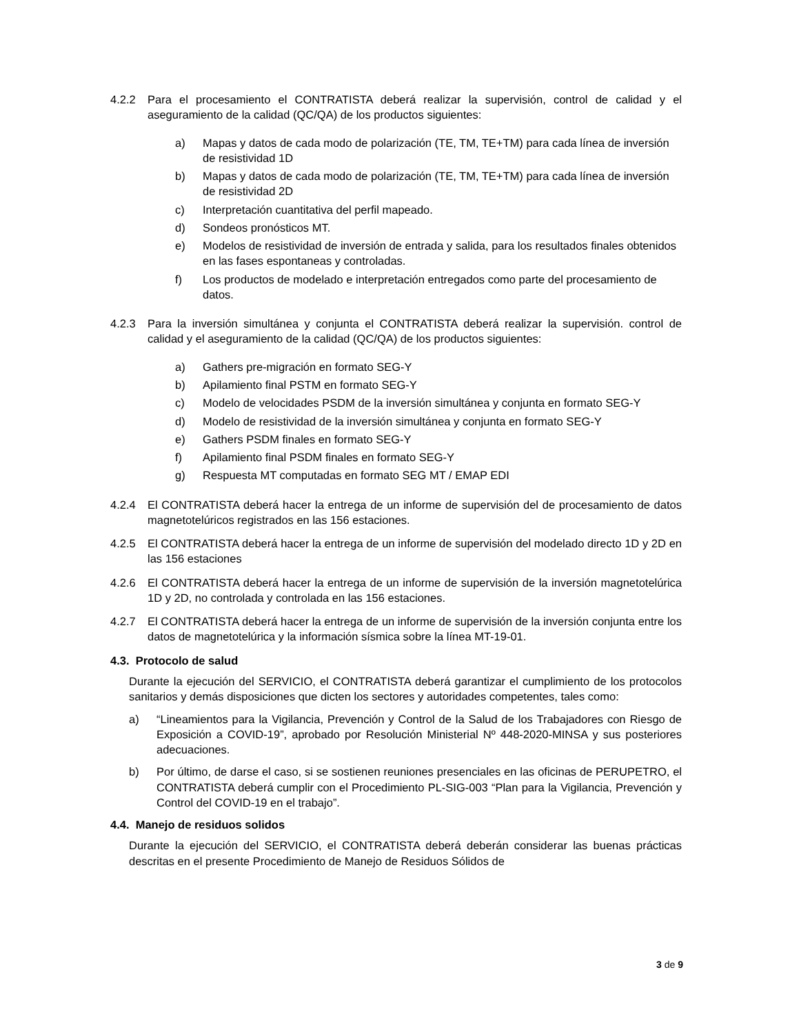4.2.2 Para el procesamiento el CONTRATISTA deberá realizar la supervisión, control de calidad y el aseguramiento de la calidad (QC/QA) de los productos siguientes:
a) Mapas y datos de cada modo de polarización (TE, TM, TE+TM) para cada línea de inversión de resistividad 1D
b) Mapas y datos de cada modo de polarización (TE, TM, TE+TM) para cada línea de inversión de resistividad 2D
c) Interpretación cuantitativa del perfil mapeado.
d) Sondeos pronósticos MT.
e) Modelos de resistividad de inversión de entrada y salida, para los resultados finales obtenidos en las fases espontaneas y controladas.
f) Los productos de modelado e interpretación entregados como parte del procesamiento de datos.
4.2.3 Para la inversión simultánea y conjunta el CONTRATISTA deberá realizar la supervisión. control de calidad y el aseguramiento de la calidad (QC/QA) de los productos siguientes:
a) Gathers pre-migración en formato SEG-Y
b) Apilamiento final PSTM en formato SEG-Y
c) Modelo de velocidades PSDM de la inversión simultánea y conjunta en formato SEG-Y
d) Modelo de resistividad de la inversión simultánea y conjunta en formato SEG-Y
e) Gathers PSDM finales en formato SEG-Y
f) Apilamiento final PSDM finales en formato SEG-Y
g) Respuesta MT computadas en formato SEG MT / EMAP EDI
4.2.4 El CONTRATISTA deberá hacer la entrega de un informe de supervisión del de procesamiento de datos magnetotelúricos registrados en las 156 estaciones.
4.2.5 El CONTRATISTA deberá hacer la entrega de un informe de supervisión del modelado directo 1D y 2D en las 156 estaciones
4.2.6 El CONTRATISTA deberá hacer la entrega de un informe de supervisión de la inversión magnetotelúrica 1D y 2D, no controlada y controlada en las 156 estaciones.
4.2.7 El CONTRATISTA deberá hacer la entrega de un informe de supervisión de la inversión conjunta entre los datos de magnetotelúrica y la información sísmica sobre la línea MT-19-01.
4.3. Protocolo de salud
Durante la ejecución del SERVICIO, el CONTRATISTA deberá garantizar el cumplimiento de los protocolos sanitarios y demás disposiciones que dicten los sectores y autoridades competentes, tales como:
a) “Lineamientos para la Vigilancia, Prevención y Control de la Salud de los Trabajadores con Riesgo de Exposición a COVID-19”, aprobado por Resolución Ministerial Nº 448-2020-MINSA y sus posteriores adecuaciones.
b) Por último, de darse el caso, si se sostienen reuniones presenciales en las oficinas de PERUPETRO, el CONTRATISTA deberá cumplir con el Procedimiento PL-SIG-003 “Plan para la Vigilancia, Prevención y Control del COVID-19 en el trabajo”.
4.4. Manejo de residuos solidos
Durante la ejecución del SERVICIO, el CONTRATISTA deberá deberán considerar las buenas prácticas descritas en el presente Procedimiento de Manejo de Residuos Sólidos de
3 de 9